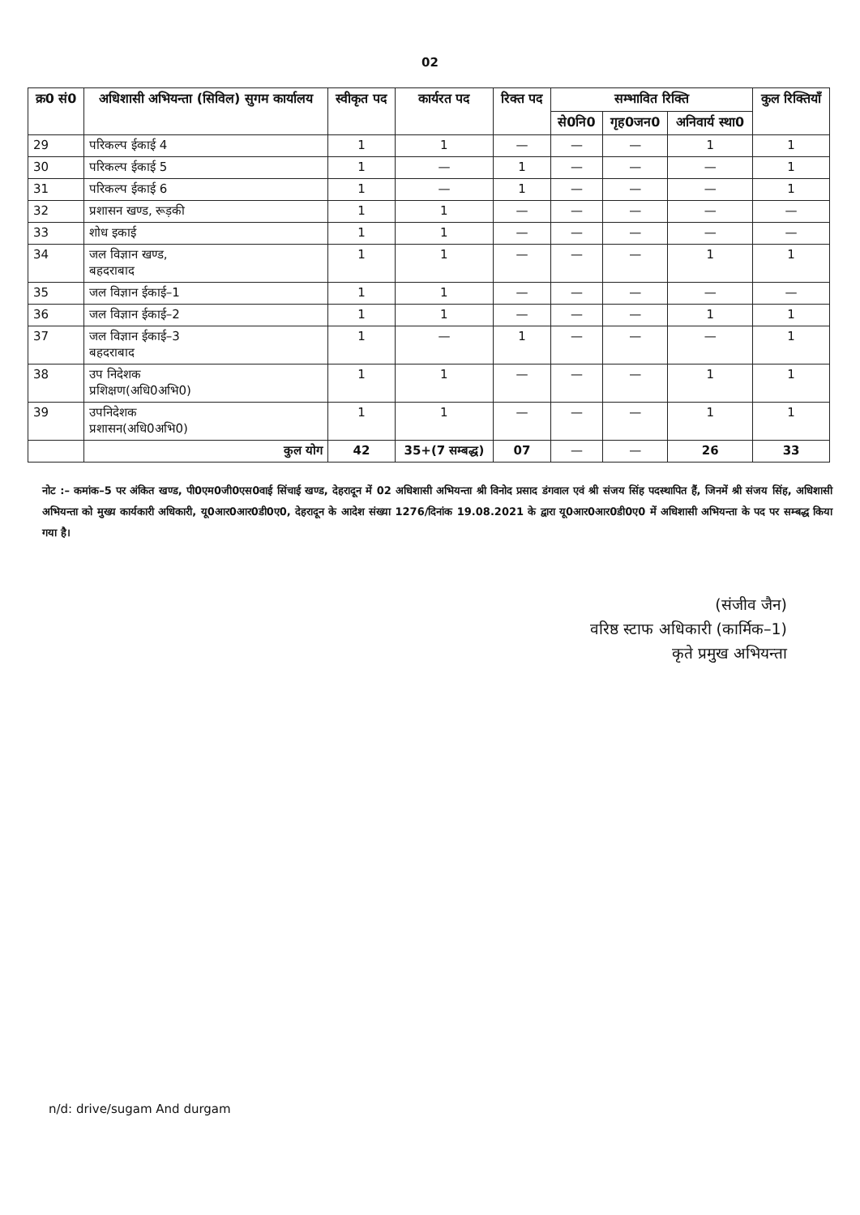02
| क्र0 सं0 | अधिशासी अभियन्ता (सिविल) सुगम कार्यालय | स्वीकृत पद | कार्यरत पद | रिक्त पद | सम्भावित रिक्ति | | | कुल रिक्तियाँ |
| --- | --- | --- | --- | --- | --- | --- | --- | --- |
| | | | | | से0नि0 | गृह0जन0 | अनिवार्य स्था0 | |
| 29 | परिकल्प ईकाई 4 | 1 | 1 | — | — | — | 1 | 1 |
| 30 | परिकल्प ईकाई 5 | 1 | — | 1 | — | — | — | 1 |
| 31 | परिकल्प ईकाई 6 | 1 | — | 1 | — | — | — | 1 |
| 32 | प्रशासन खण्ड, रूड़की | 1 | 1 | — | — | — | — | — |
| 33 | शोध इकाई | 1 | 1 | — | — | — | — | — |
| 34 | जल विज्ञान खण्ड, बहदराबाद | 1 | 1 | — | — | — | 1 | 1 |
| 35 | जल विज्ञान ईकाई–1 | 1 | 1 | — | — | — | — | — |
| 36 | जल विज्ञान ईकाई–2 | 1 | 1 | — | — | — | 1 | 1 |
| 37 | जल विज्ञान ईकाई–3 बहदराबाद | 1 | — | 1 | — | — | — | 1 |
| 38 | उप निदेशक प्रशिक्षण(अधि0अभि0) | 1 | 1 | — | — | — | 1 | 1 |
| 39 | उपनिदेशक प्रशासन(अधि0अभि0) | 1 | 1 | — | — | — | 1 | 1 |
| | कुल योग | 42 | 35+(7 सम्बद्ध) | 07 | — | — | 26 | 33 |
नोट :– कमांक–5 पर अंकित खण्ड, पी0एम0जी0एस0वाई सिंचाई खण्ड, देहरादून में 02 अधिशासी अभियन्ता श्री विनोद प्रसाद डंगवाल एवं श्री संजय सिंह पदस्थापित हैं, जिनमें श्री संजय सिंह, अधिशासी अभियन्ता को मुख्य कार्यकारी अधिकारी, यू0आर0आर0डी0ए0, देहरादून के आदेश संख्या 1276/दिनांक 19.08.2021 के द्वारा यू0आर0आर0डी0ए0 में अधिशासी अभियन्ता के पद पर सम्बद्ध किया गया है।
(संजीव जैन)
वरिष्ठ स्टाफ अधिकारी (कार्मिक–1)
कृते प्रमुख अभियन्ता
n/d: drive/sugam And durgam